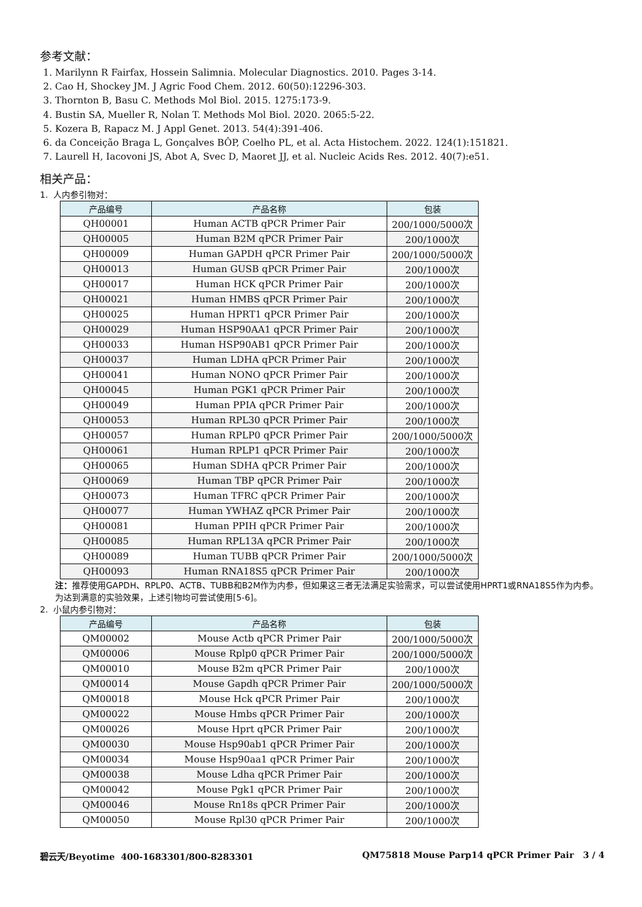参考文献：
1. Marilynn R Fairfax, Hossein Salimnia. Molecular Diagnostics. 2010. Pages 3-14.
2. Cao H, Shockey JM. J Agric Food Chem. 2012. 60(50):12296-303.
3. Thornton B, Basu C. Methods Mol Biol. 2015. 1275:173-9.
4. Bustin SA, Mueller R, Nolan T. Methods Mol Biol. 2020. 2065:5-22.
5. Kozera B, Rapacz M. J Appl Genet. 2013. 54(4):391-406.
6. da Conceição Braga L, Gonçalves BÔP, Coelho PL, et al. Acta Histochem. 2022. 124(1):151821.
7. Laurell H, Iacovoni JS, Abot A, Svec D, Maoret JJ, et al. Nucleic Acids Res. 2012. 40(7):e51.
相关产品：
1. 人内参引物对：
| 产品编号 | 产品名称 | 包装 |
| --- | --- | --- |
| QH00001 | Human ACTB qPCR Primer Pair | 200/1000/5000次 |
| QH00005 | Human B2M qPCR Primer Pair | 200/1000次 |
| QH00009 | Human GAPDH qPCR Primer Pair | 200/1000/5000次 |
| QH00013 | Human GUSB qPCR Primer Pair | 200/1000次 |
| QH00017 | Human HCK qPCR Primer Pair | 200/1000次 |
| QH00021 | Human HMBS qPCR Primer Pair | 200/1000次 |
| QH00025 | Human HPRT1 qPCR Primer Pair | 200/1000次 |
| QH00029 | Human HSP90AA1 qPCR Primer Pair | 200/1000次 |
| QH00033 | Human HSP90AB1 qPCR Primer Pair | 200/1000次 |
| QH00037 | Human LDHA qPCR Primer Pair | 200/1000次 |
| QH00041 | Human NONO qPCR Primer Pair | 200/1000次 |
| QH00045 | Human PGK1 qPCR Primer Pair | 200/1000次 |
| QH00049 | Human PPIA qPCR Primer Pair | 200/1000次 |
| QH00053 | Human RPL30 qPCR Primer Pair | 200/1000次 |
| QH00057 | Human RPLP0 qPCR Primer Pair | 200/1000/5000次 |
| QH00061 | Human RPLP1 qPCR Primer Pair | 200/1000次 |
| QH00065 | Human SDHA qPCR Primer Pair | 200/1000次 |
| QH00069 | Human TBP qPCR Primer Pair | 200/1000次 |
| QH00073 | Human TFRC qPCR Primer Pair | 200/1000次 |
| QH00077 | Human YWHAZ qPCR Primer Pair | 200/1000次 |
| QH00081 | Human PPIH qPCR Primer Pair | 200/1000次 |
| QH00085 | Human RPL13A qPCR Primer Pair | 200/1000次 |
| QH00089 | Human TUBB qPCR Primer Pair | 200/1000/5000次 |
| QH00093 | Human RNA18S5 qPCR Primer Pair | 200/1000次 |
注：推荐使用GAPDH、RPLP0、ACTB、TUBB和B2M作为内参，但如果这三者无法满足实验需求，可以尝试使用HPRT1或RNA18S5作为内参。为达到满意的实验效果，上述引物均可尝试使用[5-6]。
2. 小鼠内参引物对：
| 产品编号 | 产品名称 | 包装 |
| --- | --- | --- |
| QM00002 | Mouse Actb qPCR Primer Pair | 200/1000/5000次 |
| QM00006 | Mouse Rplp0 qPCR Primer Pair | 200/1000/5000次 |
| QM00010 | Mouse B2m qPCR Primer Pair | 200/1000次 |
| QM00014 | Mouse Gapdh qPCR Primer Pair | 200/1000/5000次 |
| QM00018 | Mouse Hck qPCR Primer Pair | 200/1000次 |
| QM00022 | Mouse Hmbs qPCR Primer Pair | 200/1000次 |
| QM00026 | Mouse Hprt qPCR Primer Pair | 200/1000次 |
| QM00030 | Mouse Hsp90ab1 qPCR Primer Pair | 200/1000次 |
| QM00034 | Mouse Hsp90aa1 qPCR Primer Pair | 200/1000次 |
| QM00038 | Mouse Ldha qPCR Primer Pair | 200/1000次 |
| QM00042 | Mouse Pgk1 qPCR Primer Pair | 200/1000次 |
| QM00046 | Mouse Rn18s qPCR Primer Pair | 200/1000次 |
| QM00050 | Mouse Rpl30 qPCR Primer Pair | 200/1000次 |
碧云天/Beyotime 400-1683301/800-8283301 QM75818 Mouse Parp14 qPCR Primer Pair 3 / 4